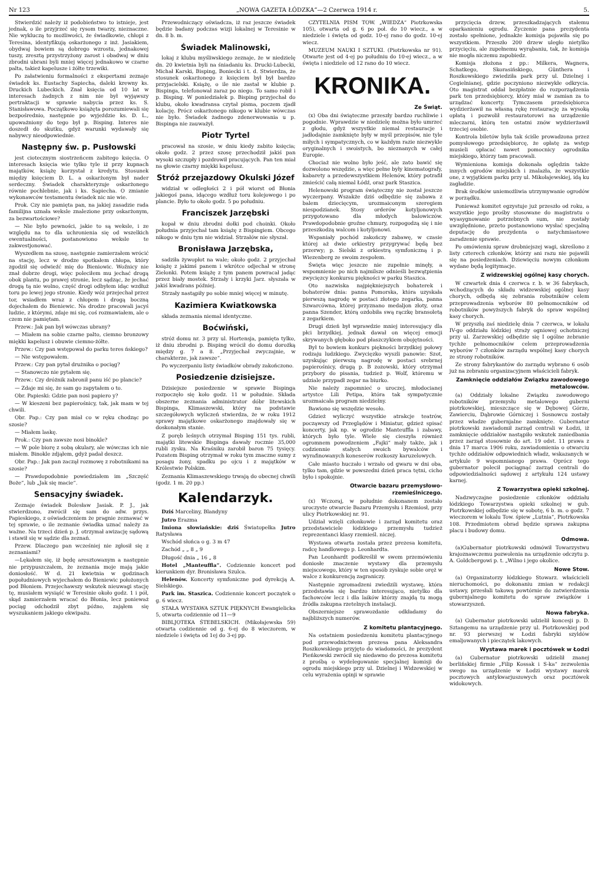Nr 123 „NOWA GAZETA ŁÓDZKA“—2 Czerwca 1914 r. 5.
Stwierdzić należy iż podobieństwo to istnieje, jest jednak, o ile przyjrzeć się rysom twarzy, nieznaczne. Nie wykluczą to możliwości, że świadkowie, chłopi z Teresina, identyfikują oskarżonego z inż. Jasiakiem, obydwaj bowiem są dobrego wzrostu, jednakowej tuszy, zresztą przystrzyżony zarost i obadwaj w dniu zbrodni ubrani byli mniej więcej jednakowo w czarne palta, takież kapelusze i żółte trzewiki.
Po załatwieniu formalności z ekspertami zeznaje świadek ks. Eustachy Sapiecha, daleki krewny ks. Druckich Lubeckich. Znał księcia od 10 lat w interesach żadnych z nim nie był wyjąwszy pertraktacji w sprawie nabycia przez ks. S. Stanisławowa. Początkowo książęta porozumiewali się bezpośrednio, następnie po wyjeździe ks. D. L., upoważniony do tego był p. Bisping. Interes nie doszedł do skutku, gdyż warunki wydawały się nabywcy nieodpowiednie.
Następny św. p. Pusłowski
jest ciotecznym siostrzeńcem zabitego księcia. O interesach księcia wie tylko tyle iż przy kupnach majątków, książę korzystał z kredytu. Stosunek między księciem D. L. a oskarżonym był nader serdeczny. Świadek charakteryzuje oskarżonego równie pochlebnie, jak i ks. Sapiecha. O zmianie wykonawców testamentu świadek nic nie wie.
Prok. Czy nie pamięta pan, na jakiej zasadzie rada familijna uznała weksle znalezione przy oskarżonym, za bezwartościowe?
— Nie było pewności, jakie to są weksle, i ze względu na to dla uchronienia się od wszelkich ewentualności, postanowiono weksle te zakwestjonować.
Wyszedłem na szosę, następnie zamierzałem wrócić na stację, lecz w drodze spotkałem chłopa, który zgodził się odwieźć mię do Bieniowic. Woźnicy nie znał dobrze drogi, więc poleciłem mu jechać drogą obok plantu, po prawej stronie, lecz sądząc, że jechać drogą tą nie wolno, część drogi odbyłem idąc wzdłuż toru po lewej jego stronie. Kiedy wóz przejechał przez tor, wsiadłem wraz z chłopem i drogą boczną dojechałem do Bieniewic. Na drodze pracowali jacyś ludzie, z którymi, zdaje mi się, coś rozmawiałem, ale o czem nie pamiętam.
Przew.: Jak pan był wówczas ubrany?
— Miałem na sobie czarne palto, ciemno bronzowy miękki kapelusz i obuwie ciemno-żółte.
Przew.: Czy pan wstępował do parku teres ńskiego?
— Nie wstępowałem.
Przew.: Czy pan pytał drużnika o pociąg?
— Stanowczo nie pytałem się.
Przew.: Czy dróżnik zabronił panu iść po plancie?
— Zdaje mi się, że sam go zapytałem o to.
Obr. Papieski: Gdzie pan nosi papiero y?
— W kieszeni bez papierośnicy, tak, jak mam w tej chwili.
Obr. Pap.: Czy pan miał co w ręku chodząc po szosie?
— Miałem laskę.
Prok.: Czy pan zawsze nosi binokle?
— W pole biorę z sobą okulary, ale wówczas ich nie miałem. Binokle zdjąłem, gdyż padał deszcz.
Obr. Pap.: Jak pan zaczął rozmowę z robotnikami na szosie?
— Prawdopodobnie powiedziałem im „Szczęść Boże“, lub „Jak się macie“.
Sensacyjny świadek.
Zeznaje świadek Bolesław Jasiak. P. J., jak stwierdzono, zwrócił się sam do adw. przys. Papieskiego, z oświadczeniem że pragnie zeznawać w tej sprawie, o ile zeznanie świadka uznać należy za ważne. Na trzeci dzień p. J. otrzymał awizację sądową i stawił się w sądzie dla zeznań.
Przew. Dlaczego pan wcześniej nie zgłosił się z zeznaniami?
—Lękałem się, iż będę aresztowanym a następnie nie przypuszczałem, że zeznania moje mają jakie doniosłość. W d. 21 kwietnia w godzinach popołudniowych wyjechałem do Bieniewic położonych pod Błoniem. Przejechawszy wskutek nieuwagi stację tę, musiałem wysiąść w Teresinie około godz. 1 i pół, skąd zamierzałem wracać do Błonia, lecz ponieważ pociąg odchodził zbyt późno, zająłem się wyszukaniem jakiego ekwipażu.
Przewodniczący oświadcza, iż raz jeszcze świadek będzie badany podczas wizji lokalnej w Teresinie w dn. 8 b. m.
Świadek Malinowski,
lokaj z klubu myśliwskiego zeznaje, że w niedzielę dn. 20 kwietnia byli na śniadaniu ks. Drucki-Lubecki, Michał Karski, Bisping, Boniecki i t. d. Stwierdza, że stosunek oskarżonego z księciem był był bardzo przyjacielski. Książę, o ile nie zastał w klubie p. Bispinga, telefonował zaraz po niego. To samo robił i p. Bisping. W poniedziałek p. Bisping przyjechał do klubu, około kwadransa czytał pisma, poczem zjadł kolację. Prócz oskarżonego nikogo w klubie wówczas nie było. Świadek żadnego zdenerwowania u p. Bispinga nie zauważył.
Piotr Tyrtel
pracował na szosie, w dniu kiedy zabito księcia; około godz. 2 przez szosę przechodził jakiś pan wysoki szczupły i pozdrowił pracujących. Pan ten miał na głowie czarny miękki kapelusz.
Stróż przejazdowy Okulski Józef
widział w odległości 2 i pół wiorst od Błonia jakiegoś pana, idącego wzdłuż toru kolejowego i po plancie. Było to około godz. 5 po południu.
Franciszek Jarzębski
kopał w dniu zbrodni dołki pod choinki. Około południa przyjechał tam książę z Bispingiem. Obcego nikogo w dniu tym nie widział. Strzałów nie słyszał.
Bronisława Jarzębska,
sadziła żywopłot na wale; około godz. 2 przyjechał książę z jakimś panem i wkrótce odjechał w stronę Zielonki. Potem książę z tym panem powracał jadąc przez biały mostek. Strzały i krzyki Jarz. słyszała w jakiś kwadrans później.
Strzały nastąpiły po sobie mniej więcej w minutę.
Kazimiera Kwiatkowska
składa zeznania niemal identyczne.
Boćwiński,
stróż domu nr. 3 przy ul. Hortensja, pamięta tylko, iż dniu zbrodni p. Bisping wrócił do domu dorożką między g. 7 a 8. „Przyjechał zwyczajnie, w charakterze, jak zawsze“.
Po wyczerpaniu listy świadków obrady zakończono.
Posiedzenie dzisiejsze.
Dzisiejsze posiedzenie w sprawie Bispinga rozpoczęło się koło godz. 11 w południe. Składa obszerne zeznania administrator dóbr litewskich Bispinga, Klimaszewski, który na podstawie szczegółowych wyliczeń stwierdza, że w roku 1912 sprawy majątkowe oskarżonego znajdowały się w doskonałym stanie.
Z poręb leśnych otrzymał Bisping 151 tys. rubli, majątki litewskie Bispinga dawały rocznie 35,000 rubli zysku. Na Kraśniku zarobił baron 75 tysięcy. Pozatem Bisping otrzymał w roku tym znaczne sumy z posagu żony, spadku po ojcu i z majątków w Królestwie Polskim.
Zeznania Klimaszewskiego trwają do obecnej chwili (godz. 1 m. 20 pp.)
Kalendarzyk.
Dziś Marceliny, Blandyny
Jutro Erazma
Imiona słowiańskie: dziś Światopełka Jutro Ratysława
Wschód słońca o g. 3 m 47
Zachód „ „ 8 „ 9
Długość dnia „ 16 „ 8
Hotel „Manteuffla“. Codziennie koncert pod kierunkiem dyr. Bronisława Szulca.
Helenów. Koncerty symfoniczne pod dyrekcją A. Sielskiego.
Park im. Staszica. Codziennie koncert początek o g. 6 wiecz.
STAŁA WYSTAWA SZTUK PIĘKNYCH Ewangielicka 5, otwarta codziennie od 11—9
BIBLJOTEKA ŚTEBELSKICH. (Mikołajewska 59) otwarta codziennie od g. 6-ej do 8 wieczorem, w niedziele i święta od 1ej do 3-ej pp.
CZYTELNIA PISM TOW. „WIEDZA“ Piotrkowska 105), otwarta od g. 6 po poł. do 10 wiecz., a w niedziele i święta od godz. 10-ej rano do godz. 10-ej wiecz.
MUZEUM NAUKI I SZTUKI. (Piotrkowska nr 91). Otwarte jest od 4-ej po południu do 10-ej wiecz., a w święta i niedziele od 12 rano do 10 wiecz.
KRONIKA.
Ze Świąt.
(x) Oba dni świąteczne przeszły bardzo ruchliwie i pogodnie. Wprawdzie w niedzielę można było umrzeć z głodu, gdyż wszystkie niemal restauracje i jadłodajnie zamknięte były w myśl przepisów, nie tyle miłych i sympatycznych, co w każdym razie niezwykle oryginalnych i swoistych, bo nieznanych w całej Europie.
Chociaż nie wolno było jeść, ale zato bawić się dozwolono wszędzie, a więc pełne były kinematografy, kabarety a przedewszystkiem Helenów, który potrafił zmieścić całą niemal Łódź, oraz park Staszica.
Helenowski program świąteczny nie został jeszcze wyczerpany. Wszakże dziś odbędzie się zabawa z balem dziecięcym, urozmaiconym szeregiem niespodzianek. Stosy orderów kotyljonowych przygotowano dla młodych balowiczów. Prawdopodobnie groźne chmury, rozpogodzą się i nie przeszkodzą walcom i kotyljonowi.
Wspaniały pochód zakończy zabawę, w czasie której aż dwie orkiestry przygrywać będą bez przerwy; p. Sielski z orkiestrą symfoniczną i p. Wiezenberg ze swoim zespołem.
Święta więc jeszcze nie zupełnie minęły, a wspomnienie po nich najmilsze odnieśli bezwątpienia zwycięzcy konkursu piękności w parku Staszica.
Oto nazwiska najpiękniejszych bohaterek i bohaterów dnia: panna Pomorska, która uzyskała pierwszą nagrodę w postaci złotego zegarka, panna Szwarcówna, której przyznano medaljon złoty, oraz panna Szender, którą ozdobiła swą rączkę bransoletą z zegarkiem.
Drugi dzień był wprawdzie mniej interesujący dla płci brzydkiej, jednak dawał on więcej emocji skrywanych głęboko pod płaszczykiem obojętności.
Był to bowiem konkurs piękności brzydkiej połowy rodzaju ludzkiego. Zwycięzko wyszli panowie: Szot, uzyskując pierwszą nagrodę w postaci srebrnej papierośnicy, drugą p. B zozowski, który otrzymał przybory do pisania, tudzież p. Wolf, któremu w udziale przypadł zegar na biurko.
Nie należy zapomnieć o uroczej, młodocianej artystce Lili Petipa, która tak sympatycznie urozmaicała program niedzielny.
Bawiono się wszędzie wesoło.
Gdzież wyliczyć wszystkie atrakcje teatrów, począwszy od Przeglądów i Miniatur, gdzież spisać koncerty, jak np. w ogrodzie Manteuffla i zabawy, których było tyle. Wiele się cieszyła również ogromnem powodzeniem „Fajki“ mały także, jak i codziennie stałych swoich bywalców i wyrafinowanych koneserów rozkoszy karuzelowych.
Całe miasto huczało i wrzało od gwaru w dni oba, tylko tam, gdzie w powszedni dzień praca tętni, cicho było i spokojnie.
Otwarcie bazaru przemysłowo-rzemieślniczego.
(x) Wczoraj, w południe dokonanem zostało uroczyste otwarcie Bazaru Przemysłu i Rzemiosł, przy ulicy Piotrkowskiej nr. 91.
Udział wzięli członkowie i zarząd komitetu oraz przedstawiciele łódzkiego przemysłu tudzież reprezentanci klasy rzemieśl. niczej.
Wystawa otwarta została przez prezesa komitetu, radcę handlowego p. Leonhardta.
Pan Leonhardt podkreślił w swem przemówieniu doniosłe znaczenie wystawy dla przemysłu miejscowego, który w ten sposób zyskuje sobie oręż w walce z konkurencją zagraniczy.
Następnie zgromadzeni zwiedzili wystawę, która przedstawia się bardzo interesująco, nietylko dla fachowców lecz i dla laików którzy znajdą tu mogą źródła zakupna rzetelnych instalacji.
Obszerniejsze sprawozdanie odkładamy do najbliższych numerów.
Z komitetu plantacyjnego.
Na ostatniem posiedzeniu komitetu plantacyjnego pod przewodnictwem prezesa pana Aleksandra Roszkowskiego przyjęto do wiadomości, że prezydent Pieńkowski zwrócił się niedawno do prezesa komitetu z prośbą o wydelegowanie specjalnej komisji do ogrodu miejskiego przy ul. Dzielnej i Widzewskiej w celu wyrażenia opinji w sprawie
przycięcia drzew, przeszkadzających stałemu oparkanieniu ogrodu. Życzenie pana prezydenta zostało spełnione, jednakże komisja pojawiła się po wszystkiem. Przeszło 200 drzew uległo nietylko przycięciu, ale zupełnemu wyrąbaniu, tak, że komisja nie mogła niczemu zapobiedz.
Komisja złożona z pp.: Milkera, Wagnera, Schatkego, Skorasińskiego, Günthera i Roszkowskiego zwiedziła park przy ul. Dzielnej i Cegielnianej, gdzie poczyniono niezwykłe odkrycia. Oto magistrat oddał bezpłatnie do rozporządzenia park ten przedsiębiorcy, który miał w zamian za to urządzać koncerty. Tymczasem przedsiębiorca wydzierżawił na własną rękę restaurację za wysoką opłatą i pozwolił restauratorowi na urządzenie mleczarni, którą ten ostatni znów wydzierżawił trzeciej osobie.
Kontrola biletów była tak ściśle prowadzona przez pomysłowego przedsiębiorcę, że opłatę za wstęp musieli opłacać nawet pomocnicy ogrodnika miejskiego, którzy tam pracowali.
Wymieniona komisja dokonała oględzin także innych ogrodów miejskich i znalazła, że wszystkie one, z wyjątkiem parku przy ul. Mikołajewskiej, idą ku zagładzie.
Brak środków uniemożliwia utrzymywanie ogrodów w porządku.
Ponieważ komitet egzystuje już przeszło od roku, a wszystkie jego prośby stosowane do magistratu o wyasygnowanie potrzebnych sum, nie zostały uwzględnione, przeto postanowiono wysłać specjalną deputację do prezydenta o natychmiastowe zaradzenie sprawie.
Po omówieniu spraw drobniejszej wagi, skreślono z listy czterech członków, którzy ani razu nie pojawili się na posiedzeniach. Dziewięciu nowym członkom wydane będą legitymacje.
Z widzewskiej ogólnej kasy chorych.
W czwartek dnia 4 czerwca r. b. w 36 fabrykach, wchodzących do składu widzewskiej ogólnej kasy chorych, odbędą się zebrania robotników celem przeprowadzenia wyborów 80 pełnomocników od robotników powyższych fabryk do spraw wspólnej kasy chorych.
W przyszłą zaś niedzielę dnia 7 czerwca, w lokalu IV-go oddziału łódzkiej straży ogniowej ochotniczej przy ul. Zarzewskiej odbędzie się I ogólne zebranie tychże pełnomocników celem przeprowadzenia wyborów 7 członków zarządu wspólnej kasy chorych ze strony robotników.
Ze strony fabrykantów do zarządu wybrano 6 osób już na zebraniu organizacyjnem właścicieli fabryk.
Zamknięcie oddziałów Związku zawodowego metalowców.
(a) Oddziały lokalne Związku zawodowego robotników przemysłu metalowego guberni piotrkowskiej, mieszczące się w Dębowej Górze, Zawierciu, Dąbrowie Górniczej i Sosnowcu zostały przez władze gubernjalne zamknięte. Gubernator piotrkowski zawiadomił zarząd centrali w Łodzi, iż zamknięcie oddziałów nastąpiło wskutek zaniedbania przez zarząd stosownie do art. 19 odst. 11 prawa z dnia 17 marca 1906 roku, zawiadomienia o otwarciu tychże oddziałów odpowiednich władz, wskazanych w artykule 9 wspomnianego prawa. Oprócz tego gubernator polecił pociągnąć zarząd centrali do odpowiedzialności sądowej z artykułu 124 ustawy karnej.
Z Towarzystwa opieki szkolnej.
Nadzwyczajne posiedzenie członków oddziału łódzkiego Towarzystwa opieki szkolnej w gub. Piotrkowskiej odbędzie się w sobotę, 6 b. m. o godz. 7 wieczorem w lokalu Tow. śpiew „Lutnia“, Piotrkowska 108. Przedmiotem obrad będzie sprawa zakupna placu i budowy domu.
Odmowa.
(a)Gubernator piotrkowski odmówił Towarzystwu krajoznawczemu pozwolenia na urządzenie odczytu p. A. Goldcbergowi p. t. „Wilno i jego okolice.
Nowe Stow.
(a) Organizatorzy łódzkiego Stowarz. właścicieli nieruchomości, po dokonaniu zmian w redakcji ustawy, przesłali takową powtórnie do zatwierdzenia gubernjalnego komitetu do spraw związków i stowarzyszeń.
Nowa fabryka.
(a) Gubernator piotrkowski udzielił koncesji p. D. Sztangemu na urządzenie przy ul. Piotrkowskiej pod nr. 93 pierwszej w Łodzi fabryki szyldów emaljowanych i pieczątek lakowych.
Wystawa marek i pocztówek w Łodzi
(a) Gubernator piotrkowski udzielił znanej berlińskiej firmie „Filip Kossak i S-ka“ zezwolenia swego na urządzenie w Łodzi wystawy marek pocztowych antykwarjuszowych oraz pocztówek widokowych.